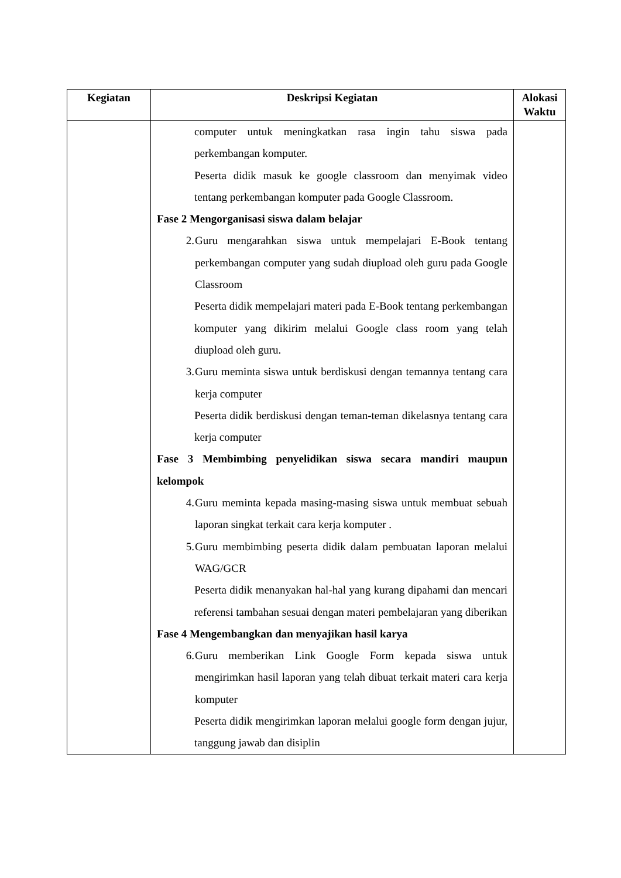| Kegiatan | Deskripsi Kegiatan | Alokasi Waktu |
| --- | --- | --- |
| | computer untuk meningkatkan rasa ingin tahu siswa pada perkembangan komputer. Peserta didik masuk ke google classroom dan menyimak video tentang perkembangan komputer pada Google Classroom. Fase 2 Mengorganisasi siswa dalam belajar 2. Guru mengarahkan siswa untuk mempelajari E-Book tentang perkembangan computer yang sudah diupload oleh guru pada Google Classroom Peserta didik mempelajari materi pada E-Book tentang perkembangan komputer yang dikirim melalui Google class room yang telah diupload oleh guru. 3. Guru meminta siswa untuk berdiskusi dengan temannya tentang cara kerja computer Peserta didik berdiskusi dengan teman-teman dikelasnya tentang cara kerja computer Fase 3 Membimbing penyelidikan siswa secara mandiri maupun kelompok 4. Guru meminta kepada masing-masing siswa untuk membuat sebuah laporan singkat terkait cara kerja komputer . 5. Guru membimbing peserta didik dalam pembuatan laporan melalui WAG/GCR Peserta didik menanyakan hal-hal yang kurang dipahami dan mencari referensi tambahan sesuai dengan materi pembelajaran yang diberikan Fase 4 Mengembangkan dan menyajikan hasil karya 6. Guru memberikan Link Google Form kepada siswa untuk mengirimkan hasil laporan yang telah dibuat terkait materi cara kerja komputer Peserta didik mengirimkan laporan melalui google form dengan jujur, tanggung jawab dan disiplin | |